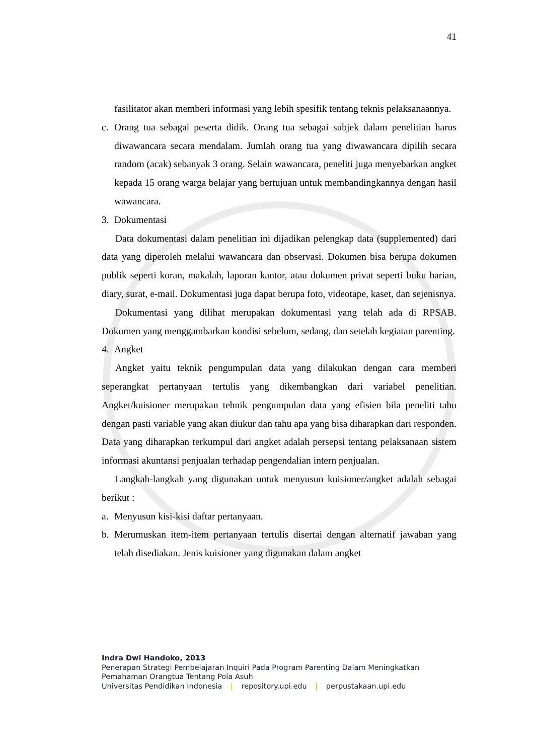41
fasilitator akan memberi informasi yang lebih spesifik tentang teknis pelaksanaannya.
c. Orang tua sebagai peserta didik. Orang tua sebagai subjek dalam penelitian harus diwawancara secara mendalam. Jumlah orang tua yang diwawancara dipilih secara random (acak) sebanyak 3 orang. Selain wawancara, peneliti juga menyebarkan angket kepada 15 orang warga belajar yang bertujuan untuk membandingkannya dengan hasil wawancara.
3. Dokumentasi
Data dokumentasi dalam penelitian ini dijadikan pelengkap data (supplemented) dari data yang diperoleh melalui wawancara dan observasi. Dokumen bisa berupa dokumen publik seperti koran, makalah, laporan kantor, atau dokumen privat seperti buku harian, diary, surat, e-mail. Dokumentasi juga dapat berupa foto, videotape, kaset, dan sejenisnya.
Dokumentasi yang dilihat merupakan dokumentasi yang telah ada di RPSAB. Dokumen yang menggambarkan kondisi sebelum, sedang, dan setelah kegiatan parenting.
4. Angket
Angket yaitu teknik pengumpulan data yang dilakukan dengan cara memberi seperangkat pertanyaan tertulis yang dikembangkan dari variabel penelitian. Angket/kuisioner merupakan tehnik pengumpulan data yang efisien bila peneliti tahu dengan pasti variable yang akan diukur dan tahu apa yang bisa diharapkan dari responden. Data yang diharapkan terkumpul dari angket adalah persepsi tentang pelaksanaan sistem informasi akuntansi penjualan terhadap pengendalian intern penjualan.
Langkah-langkah yang digunakan untuk menyusun kuisioner/angket adalah sebagai berikut :
a. Menyusun kisi-kisi daftar pertanyaan.
b. Merumuskan item-item pertanyaan tertulis disertai dengan alternatif jawaban yang telah disediakan. Jenis kuisioner yang digunakan dalam angket
Indra Dwi Handoko, 2013
Penerapan Strategi Pembelajaran Inquiri Pada Program Parenting Dalam Meningkatkan
Pemahaman Orangtua Tentang Pola Asuh
Universitas Pendidikan Indonesia | repository.upi.edu | perpustakaan.upi.edu